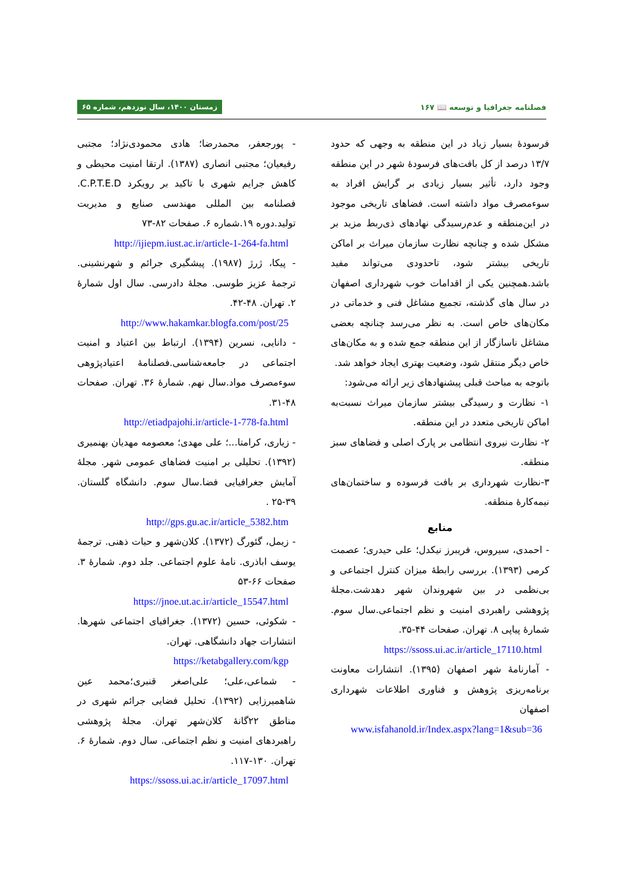فصلنامه جغرافیا و توسعه 📖 ۱۶۷ زمستان ۱۴۰۰، سال نوزدهم، شماره ۶۵
فرسودهٔ بسیار زیاد در این منطقه به وجهی که حدود ۱۳/۷ درصد از کل بافت‌های فرسودهٔ شهر در این منطقه وجود دارد، تأثیر بسیار زیادی بر گرایش افراد به سوءمصرف مواد داشته است. فضاهای تاریخی موجود در این‌منطقه و عدم‌رسیدگی نهادهای ذی‌ربط مزید بر مشکل شده و چنانچه نظارت سازمان میراث بر اماکن تاریخی بیشتر شود، تاحدودی می‌تواند مفید باشد.همچنین یکی از اقدامات خوب شهرداری اصفهان در سال های گذشته، تجمیع مشاغل فنی و خدماتی در مکان‌های خاص است. به نظر می‌رسد چنانچه بعضی مشاغل ناسازگار از این منطقه جمع شده و به مکان‌های خاص دیگر منتقل شود، وضعیت بهتری ایجاد خواهد شد.
باتوجه به مباحث قبلی پیشنهادهای زیر ارائه می‌شود:
۱- نظارت و رسیدگی بیشتر سازمان میراث نسبت‌به اماکن تاریخی متعدد در این منطقه.
۲- نظارت نیروی انتظامی بر پارک اصلی و فضاهای سبز منطقه.
۳-نظارت شهرداری بر بافت فرسوده و ساختمان‌های نیمه‌کارهٔ منطقه.
منابع
- احمدی، سیروس، فریبرز نیکدل؛ علی حیدری؛ عصمت کرمی (۱۳۹۳). بررسی رابطهٔ میزان کنترل اجتماعی و بی‌نظمی در بین شهروندان شهر دهدشت.مجلهٔ پژوهشی راهبردی امنیت و نظم اجتماعی.سال سوم. شمارهٔ پیاپی ۸. تهران. صفحات ۴۴-۳۵.
https://ssoss.ui.ac.ir/article_17110.html
- آمارنامهٔ شهر اصفهان (۱۳۹۵). انتشارات معاونت برنامه‌ریزی پژوهش و فناوری اطلاعات شهرداری اصفهان
www.isfahanold.ir/Index.aspx?lang=1&sub=36
- پورجعفر، محمدرضا؛ هادی محمودی‌نژاد؛ مجتبی رفیعیان؛ مجتبی انصاری (۱۳۸۷). ارتقا امنیت محیطی و کاهش جرایم شهری با تاکید بر رویکرد C.P.T.E.D. فصلنامه بین المللی مهندسی صنایع و مدیریت تولید.دوره ۱۹.شماره ۶. صفحات ۸۲-۷۳
http://ijiepm.iust.ac.ir/article-1-264-fa.html
- پیکا، ژرژ (۱۹۸۷). پیشگیری جرائم و شهرنشینی. ترجمهٔ عزیز طوسی. مجلهٔ دادرسی. سال اول شمارهٔ ۲. تهران. ۴۸-۴۲.
http://www.hakamkar.blogfa.com/post/25
- دانایی، نسرین (۱۳۹۴). ارتباط بین اعتیاد و امنیت اجتماعی در جامعه‌شناسی.فصلنامهٔ اعتیادپژوهی سوءمصرف مواد.سال نهم. شمارهٔ ۳۶. تهران. صفحات ۴۸-۳۱.
http://etiadpajohi.ir/article-1-778-fa.html
- زیاری، کرامتا...؛ علی مهدی؛ معصومه مهدیان بهنمیری (۱۳۹۲). تحلیلی بر امنیت فضاهای عمومی شهر. مجلهٔ آمایش جغرافیایی فضا.سال سوم. دانشگاه گلستان. ۳۹-۲۵ .
http://gps.gu.ac.ir/article_5382.htm
- زیمل، گئورگ (۱۳۷۲). کلان‌شهر و حیات ذهنی. ترجمهٔ یوسف اباذری. نامهٔ علوم اجتماعی. جلد دوم. شمارهٔ ۳. صفحات ۶۶-۵۳
https://jnoe.ut.ac.ir/article_15547.html
- شکوئی، حسین (۱۳۷۲). جغرافیای اجتماعی شهرها. انتشارات جهاد دانشگاهی. تهران.
https://ketabgallery.com/kgp
- شماعی،علی؛ علی‌اصغر قنبری؛محمد عین شاهمیرزایی (۱۳۹۲). تحلیل فضایی جرائم شهری در مناطق ۲۲گانهٔ کلان‌شهر تهران. مجلهٔ پژوهشی راهبردهای امنیت و نظم اجتماعی. سال دوم. شمارهٔ ۶. تهران. ۱۳۰-۱۱۷.
https://ssoss.ui.ac.ir/article_17097.html